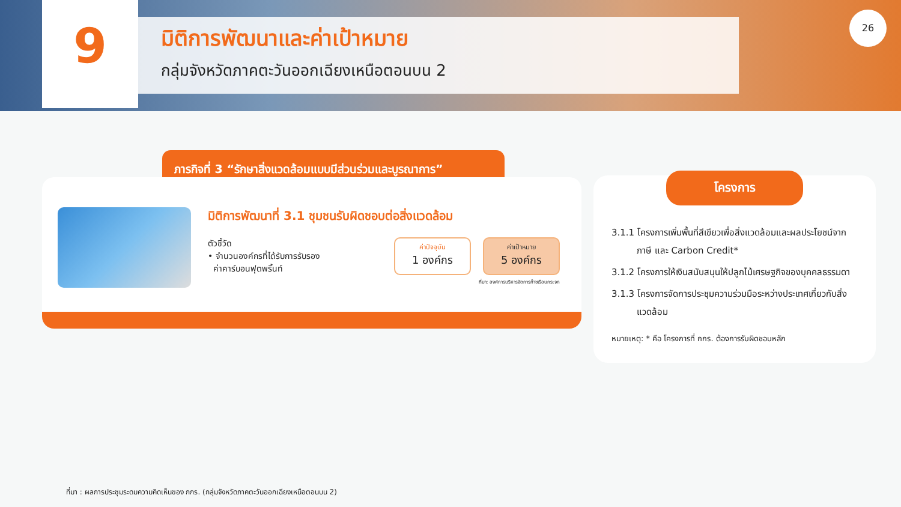9
มิติการพัฒนาและค่าเป้าหมาย
กลุ่มจังหวัดภาคตะวันออกเฉียงเหนือตอนบน 2
26
ภารกิจที่ 3 “รักษาสิ่งแวดล้อมแบบมีส่วนร่วมและบูรณาการ”
มิติการพัฒนาที่ 3.1 ชุมชนรับผิดชอบต่อสิ่งแวดล้อม
ตัวชี้วัด
• จำนวนองค์กรที่ได้รับการรับรอง
ค่าคาร์บอนฟุตพริ้นท์
ค่าปัจจุบัน
1 องค์กร
ค่าเป้าหมาย
5 องค์กร
ที่มา: องค์การบริหารจัดการก๊าซเรือนกระจก
โครงการ
3.1.1 โครงการเพิ่มพื้นที่สีเขียวเพื่อสิ่งแวดล้อมและผลประโยชน์จากภาษี และ Carbon Credit*
3.1.2 โครงการให้เงินสนับสนุนให้ปลูกไม้เศรษฐกิจของบุคคลธรรมดา
3.1.3 โครงการจัดการประชุมความร่วมมือระหว่างประเทศเกี่ยวกับสิ่งแวดล้อม
หมายเหตุ: * คือ โครงการที่ กกร. ต้องการรับผิดชอบหลัก
ที่มา : ผลการประชุมระดมความคิดเห็นของ กกร. (กลุ่มจังหวัดภาคตะวันออกเฉียงเหนือตอนบน 2)